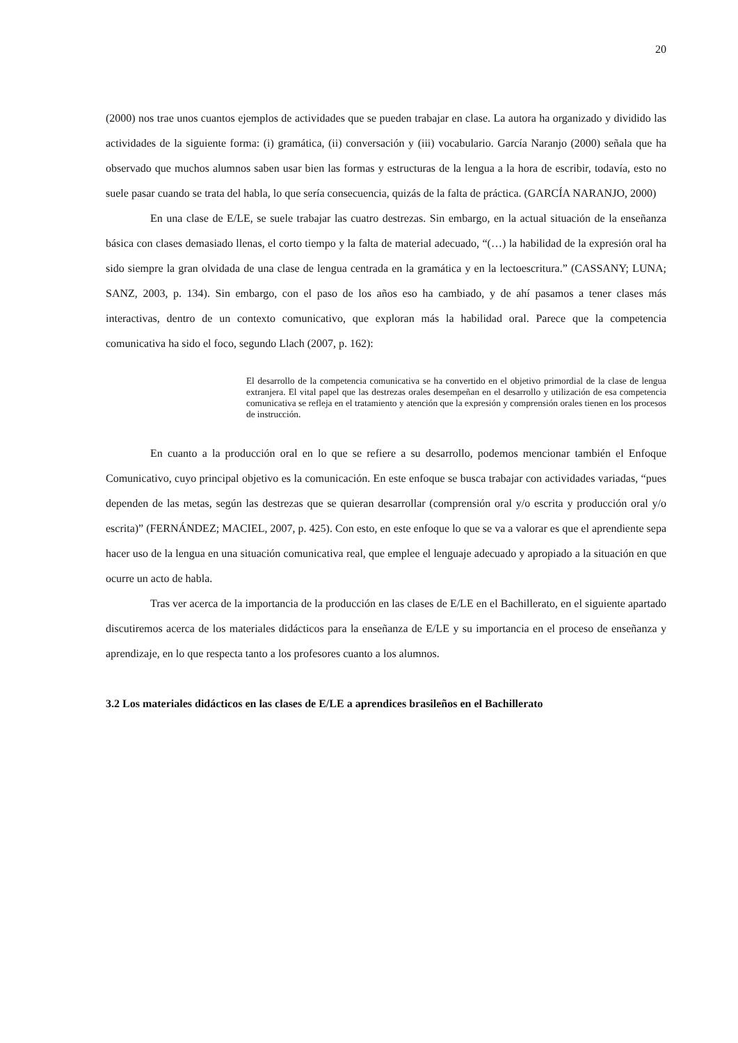20
(2000) nos trae unos cuantos ejemplos de actividades que se pueden trabajar en clase. La autora ha organizado y dividido las actividades de la siguiente forma: (i) gramática, (ii) conversación y (iii) vocabulario. García Naranjo (2000) señala que ha observado que muchos alumnos saben usar bien las formas y estructuras de la lengua a la hora de escribir, todavía, esto no suele pasar cuando se trata del habla, lo que sería consecuencia, quizás de la falta de práctica. (GARCÍA NARANJO, 2000)
En una clase de E/LE, se suele trabajar las cuatro destrezas. Sin embargo, en la actual situación de la enseñanza básica con clases demasiado llenas, el corto tiempo y la falta de material adecuado, “(…) la habilidad de la expresión oral ha sido siempre la gran olvidada de una clase de lengua centrada en la gramática y en la lectoescritura.” (CASSANY; LUNA; SANZ, 2003, p. 134). Sin embargo, con el paso de los años eso ha cambiado, y de ahí pasamos a tener clases más interactivas, dentro de un contexto comunicativo, que exploran más la habilidad oral. Parece que la competencia comunicativa ha sido el foco, segundo Llach (2007, p. 162):
El desarrollo de la competencia comunicativa se ha convertido en el objetivo primordial de la clase de lengua extranjera. El vital papel que las destrezas orales desempeñan en el desarrollo y utilización de esa competencia comunicativa se refleja en el tratamiento y atención que la expresión y comprensión orales tienen en los procesos de instrucción.
En cuanto a la producción oral en lo que se refiere a su desarrollo, podemos mencionar también el Enfoque Comunicativo, cuyo principal objetivo es la comunicación. En este enfoque se busca trabajar con actividades variadas, “pues dependen de las metas, según las destrezas que se quieran desarrollar (comprensión oral y/o escrita y producción oral y/o escrita)” (FERNÁNDEZ; MACIEL, 2007, p. 425). Con esto, en este enfoque lo que se va a valorar es que el aprendiente sepa hacer uso de la lengua en una situación comunicativa real, que emplee el lenguaje adecuado y apropiado a la situación en que ocurre un acto de habla.
Tras ver acerca de la importancia de la producción en las clases de E/LE en el Bachillerato, en el siguiente apartado discutiremos acerca de los materiales didácticos para la enseñanza de E/LE y su importancia en el proceso de enseñanza y aprendizaje, en lo que respecta tanto a los profesores cuanto a los alumnos.
3.2 Los materiales didácticos en las clases de E/LE a aprendices brasileños en el Bachillerato